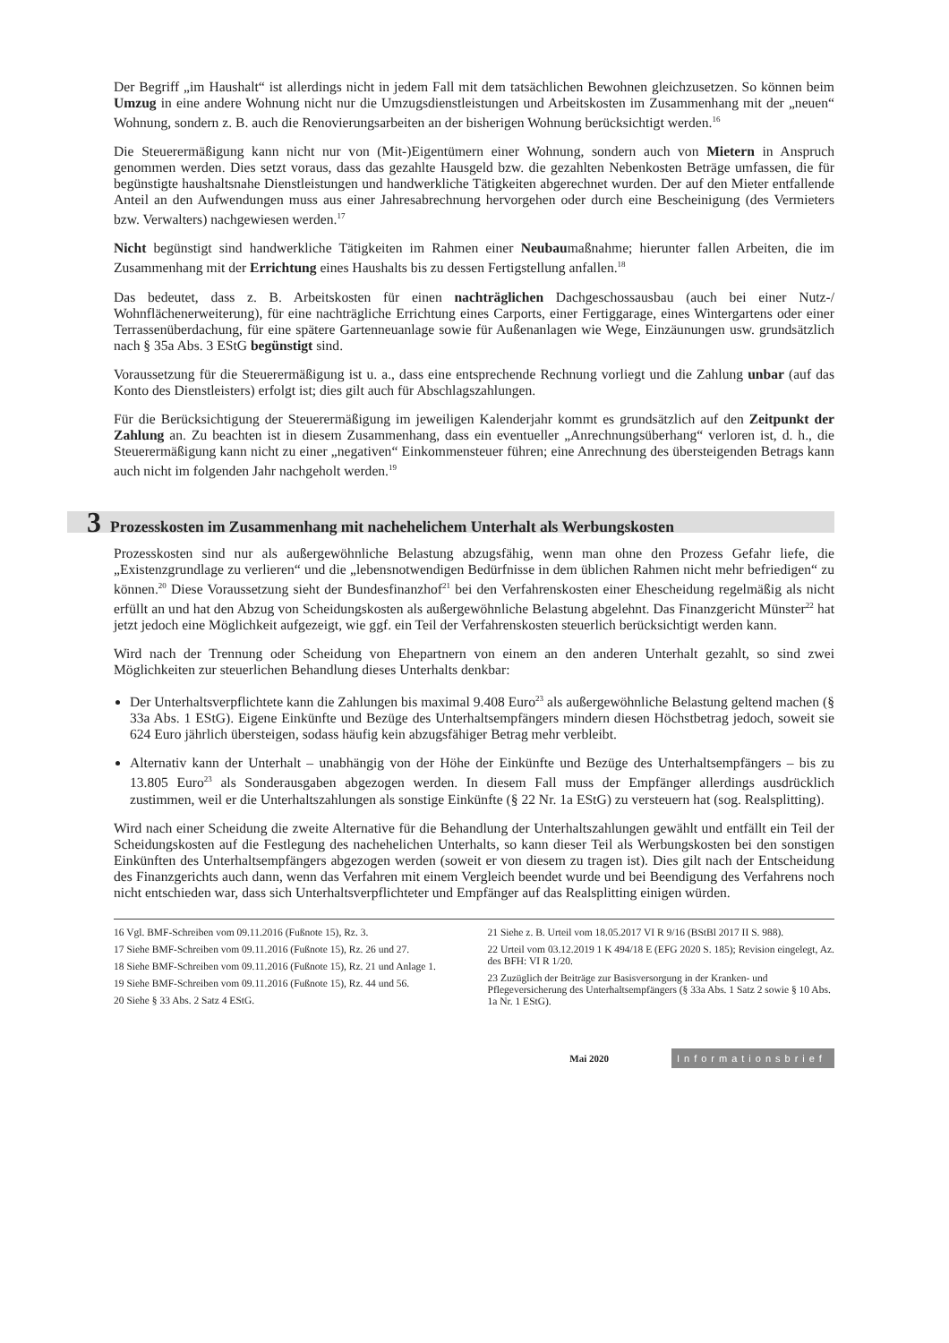Der Begriff „im Haushalt“ ist allerdings nicht in jedem Fall mit dem tatsächlichen Bewohnen gleichzusetzen. So können beim Umzug in eine andere Wohnung nicht nur die Umzugsdienstleistungen und Arbeitskosten im Zusammenhang mit der „neuen“ Wohnung, sondern z. B. auch die Renovierungsarbeiten an der bisherigen Wohnung berücksichtigt werden.<sup>16</sup>
Die Steuerermäßigung kann nicht nur von (Mit-)Eigentümern einer Wohnung, sondern auch von Mietern in Anspruch genommen werden. Dies setzt voraus, dass das gezahlte Hausgeld bzw. die gezahlten Nebenkosten Beträge umfassen, die für begünstigte haushaltsnahe Dienstleistungen und handwerkliche Tätigkeiten abgerechnet wurden. Der auf den Mieter entfallende Anteil an den Aufwendungen muss aus einer Jahresabrechnung hervorgehen oder durch eine Bescheinigung (des Vermieters bzw. Verwalters) nachgewiesen werden.<sup>17</sup>
Nicht begünstigt sind handwerkliche Tätigkeiten im Rahmen einer Neubaumaßnahme; hierunter fallen Arbeiten, die im Zusammenhang mit der Errichtung eines Haushalts bis zu dessen Fertigstellung anfallen.<sup>18</sup>
Das bedeutet, dass z. B. Arbeitskosten für einen nachträglichen Dachgeschossausbau (auch bei einer Nutz-/ Wohnflächenerweiterung), für eine nachträgliche Errichtung eines Carports, einer Fertiggarage, eines Wintergartens oder einer Terrassenüberdachung, für eine spätere Gartenneuanlage sowie für Außenanlagen wie Wege, Einzäunungen usw. grundsätzlich nach § 35a Abs. 3 EStG begünstigt sind.
Voraussetzung für die Steuerermäßigung ist u. a., dass eine entsprechende Rechnung vorliegt und die Zahlung unbar (auf das Konto des Dienstleisters) erfolgt ist; dies gilt auch für Abschlagszahlungen.
Für die Berücksichtigung der Steuerermäßigung im jeweiligen Kalenderjahr kommt es grundsätzlich auf den Zeitpunkt der Zahlung an. Zu beachten ist in diesem Zusammenhang, dass ein eventueller „Anrechnungsüberhang“ verloren ist, d. h., die Steuerermäßigung kann nicht zu einer „negativen“ Einkommensteuer führen; eine Anrechnung des übersteigenden Betrags kann auch nicht im folgenden Jahr nachgeholt werden.<sup>19</sup>
3 Prozesskosten im Zusammenhang mit nachehelichem Unterhalt als Werbungskosten
Prozesskosten sind nur als außergewöhnliche Belastung abzugsfähig, wenn man ohne den Prozess Gefahr liefe, die „Existenzgrundlage zu verlieren“ und die „lebensnotwendigen Bedürfnisse in dem üblichen Rahmen nicht mehr befriedigen“ zu können.<sup>20</sup> Diese Voraussetzung sieht der Bundesfinanzhof<sup>21</sup> bei den Verfahrenskosten einer Ehescheidung regelmäßig als nicht erfüllt an und hat den Abzug von Scheidungskosten als außergewöhnliche Belastung abgelehnt. Das Finanzgericht Münster<sup>22</sup> hat jetzt jedoch eine Möglichkeit aufgezeigt, wie ggf. ein Teil der Verfahrenskosten steuerlich berücksichtigt werden kann.
Wird nach der Trennung oder Scheidung von Ehepartnern von einem an den anderen Unterhalt gezahlt, so sind zwei Möglichkeiten zur steuerlichen Behandlung dieses Unterhalts denkbar:
Der Unterhaltsverpflichtete kann die Zahlungen bis maximal 9.408 Euro<sup>23</sup> als außergewöhnliche Belastung geltend machen (§ 33a Abs. 1 EStG). Eigene Einkünfte und Bezüge des Unterhaltsempfängers mindern diesen Höchstbetrag jedoch, soweit sie 624 Euro jährlich übersteigen, sodass häufig kein abzugsfähiger Betrag mehr verbleibt.
Alternativ kann der Unterhalt – unabhängig von der Höhe der Einkünfte und Bezüge des Unterhaltsempfängers – bis zu 13.805 Euro<sup>23</sup> als Sonderausgaben abgezogen werden. In diesem Fall muss der Empfänger allerdings ausdrücklich zustimmen, weil er die Unterhaltszahlungen als sonstige Einkünfte (§ 22 Nr. 1a EStG) zu versteuern hat (sog. Realsplitting).
Wird nach einer Scheidung die zweite Alternative für die Behandlung der Unterhaltszahlungen gewählt und entfällt ein Teil der Scheidungskosten auf die Festlegung des nachehelichen Unterhalts, so kann dieser Teil als Werbungskosten bei den sonstigen Einkünften des Unterhaltsempfängers abgezogen werden (soweit er von diesem zu tragen ist). Dies gilt nach der Entscheidung des Finanzgerichts auch dann, wenn das Verfahren mit einem Vergleich beendet wurde und bei Beendigung des Verfahrens noch nicht entschieden war, dass sich Unterhaltsverpflichteter und Empfänger auf das Realsplitting einigen würden.
16 Vgl. BMF-Schreiben vom 09.11.2016 (Fußnote 15), Rz. 3.
17 Siehe BMF-Schreiben vom 09.11.2016 (Fußnote 15), Rz. 26 und 27.
18 Siehe BMF-Schreiben vom 09.11.2016 (Fußnote 15), Rz. 21 und Anlage 1.
19 Siehe BMF-Schreiben vom 09.11.2016 (Fußnote 15), Rz. 44 und 56.
20 Siehe § 33 Abs. 2 Satz 4 EStG.
21 Siehe z. B. Urteil vom 18.05.2017 VI R 9/16 (BStBl 2017 II S. 988).
22 Urteil vom 03.12.2019 1 K 494/18 E (EFG 2020 S. 185); Revision eingelegt, Az. des BFH: VI R 1/20.
23 Zuzüglich der Beiträge zur Basisversorgung in der Kranken- und Pflegeversicherung des Unterhaltsempfängers (§ 33a Abs. 1 Satz 2 sowie § 10 Abs. 1a Nr. 1 EStG).
Mai 2020 Informationsbrief